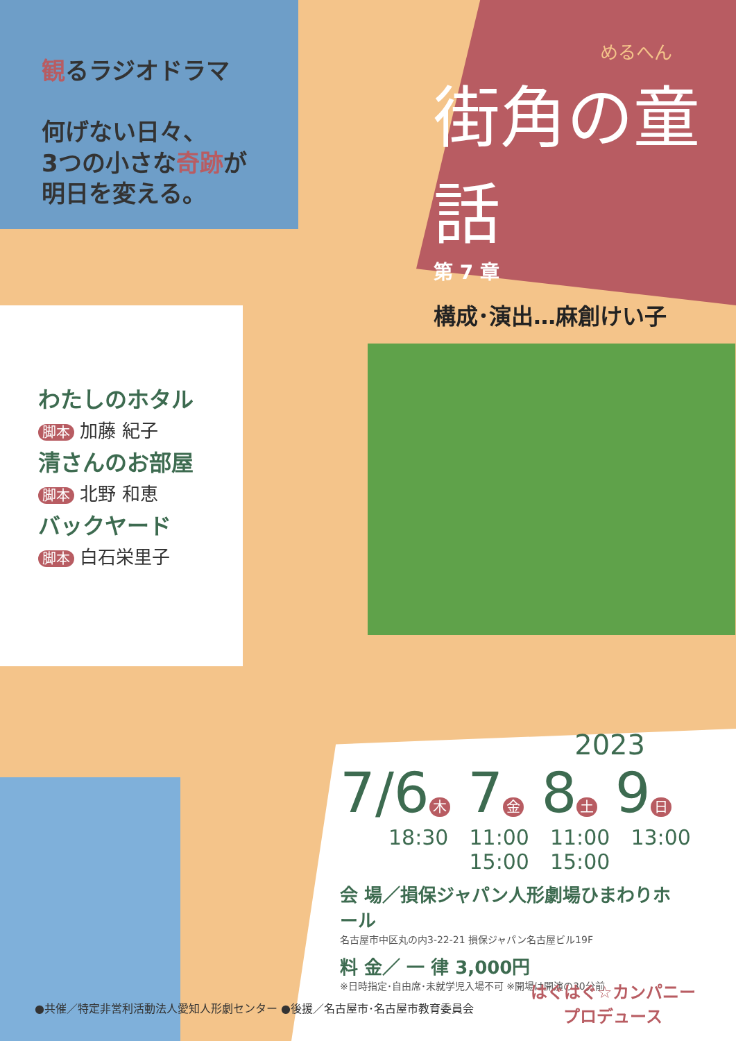観るラジオドラマ
何げない日々、
3つの小さな奇跡が
明日を変える。
めるへん
街角の童話
第 7 章
構成･演出…麻創けい子
わたしのホタル
脚本 加藤 紀子
清さんのお部屋
脚本 北野 和恵
バックヤード
脚本 白石栄里子
2023
7/6 木 7 金 8 土 9 日
18:30 11:00
15:00
11:00
15:00
13:00
会 場／損保ジャパン人形劇場ひまわりホール
名古屋市中区丸の内3-22-21 損保ジャパン名古屋ビル19F
料 金／ 一 律 3,000円
※日時指定･自由席･未就学児入場不可 ※開場は開演の30分前
はぐはぐ☆カンパニー
プロデュース
●共催／特定非営利活動法人愛知人形劇センター ●後援／名古屋市･名古屋市教育委員会